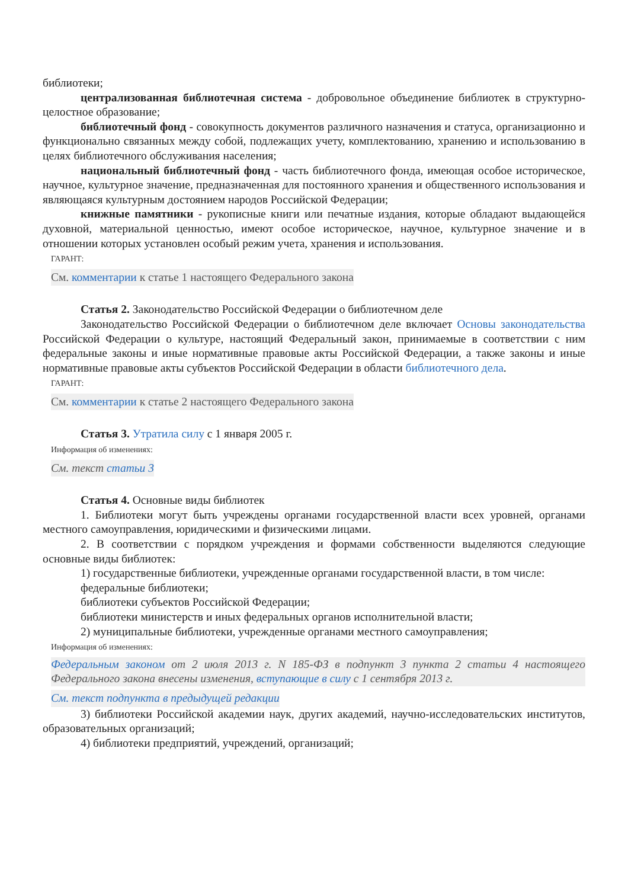библиотеки;
централизованная библиотечная система - добровольное объединение библиотек в структурно-целостное образование;
библиотечный фонд - совокупность документов различного назначения и статуса, организационно и функционально связанных между собой, подлежащих учету, комплектованию, хранению и использованию в целях библиотечного обслуживания населения;
национальный библиотечный фонд - часть библиотечного фонда, имеющая особое историческое, научное, культурное значение, предназначенная для постоянного хранения и общественного использования и являющаяся культурным достоянием народов Российской Федерации;
книжные памятники - рукописные книги или печатные издания, которые обладают выдающейся духовной, материальной ценностью, имеют особое историческое, научное, культурное значение и в отношении которых установлен особый режим учета, хранения и использования.
ГАРАНТ:
См. комментарии к статье 1 настоящего Федерального закона
Статья 2. Законодательство Российской Федерации о библиотечном деле
Законодательство Российской Федерации о библиотечном деле включает Основы законодательства Российской Федерации о культуре, настоящий Федеральный закон, принимаемые в соответствии с ним федеральные законы и иные нормативные правовые акты Российской Федерации, а также законы и иные нормативные правовые акты субъектов Российской Федерации в области библиотечного дела.
ГАРАНТ:
См. комментарии к статье 2 настоящего Федерального закона
Статья 3. Утратила силу с 1 января 2005 г.
Информация об изменениях:
См. текст статьи 3
Статья 4. Основные виды библиотек
1. Библиотеки могут быть учреждены органами государственной власти всех уровней, органами местного самоуправления, юридическими и физическими лицами.
2. В соответствии с порядком учреждения и формами собственности выделяются следующие основные виды библиотек:
1) государственные библиотеки, учрежденные органами государственной власти, в том числе:
федеральные библиотеки;
библиотеки субъектов Российской Федерации;
библиотеки министерств и иных федеральных органов исполнительной власти;
2) муниципальные библиотеки, учрежденные органами местного самоуправления;
Информация об изменениях:
Федеральным законом от 2 июля 2013 г. N 185-ФЗ в подпункт 3 пункта 2 статьи 4 настоящего Федерального закона внесены изменения, вступающие в силу с 1 сентября 2013 г.
См. текст подпункта в предыдущей редакции
3) библиотеки Российской академии наук, других академий, научно-исследовательских институтов, образовательных организаций;
4) библиотеки предприятий, учреждений, организаций;